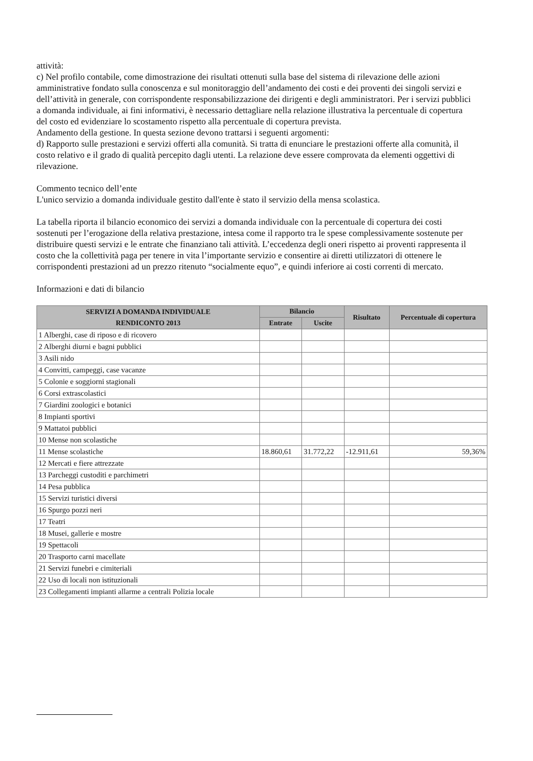attività:
c) Nel profilo contabile, come dimostrazione dei risultati ottenuti sulla base del sistema di rilevazione delle azioni amministrative fondato sulla conoscenza e sul monitoraggio dell’andamento dei costi e dei proventi dei singoli servizi e dell’attività in generale, con corrispondente responsabilizzazione dei dirigenti e degli amministratori. Per i servizi pubblici a domanda individuale, ai fini informativi, è necessario dettagliare nella relazione illustrativa la percentuale di copertura del costo ed evidenziare lo scostamento rispetto alla percentuale di copertura prevista.
Andamento della gestione. In questa sezione devono trattarsi i seguenti argomenti:
d) Rapporto sulle prestazioni e servizi offerti alla comunità. Si tratta di enunciare le prestazioni offerte alla comunità, il costo relativo e il grado di qualità percepito dagli utenti. La relazione deve essere comprovata da elementi oggettivi di rilevazione.
Commento tecnico dell’ente
L'unico servizio a domanda individuale gestito dall'ente è stato il servizio della mensa scolastica.
La tabella riporta il bilancio economico dei servizi a domanda individuale con la percentuale di copertura dei costi sostenuti per l’erogazione della relativa prestazione, intesa come il rapporto tra le spese complessivamente sostenute per distribuire questi servizi e le entrate che finanziano tali attività. L’eccedenza degli oneri rispetto ai proventi rappresenta il costo che la collettività paga per tenere in vita l’importante servizio e consentire ai diretti utilizzatori di ottenere le corrispondenti prestazioni ad un prezzo ritenuto “socialmente equo”, e quindi inferiore ai costi correnti di mercato.
Informazioni e dati di bilancio
| SERVIZI A DOMANDA INDIVIDUALE RENDICONTO 2013 | Bilancio | | Risultato | Percentuale di copertura |
| --- | --- | --- | --- | --- |
| | Entrate | Uscite | | |
| 1 Alberghi, case di riposo e di ricovero | | | | |
| 2 Alberghi diurni e bagni pubblici | | | | |
| 3 Asili nido | | | | |
| 4 Convitti, campeggi, case vacanze | | | | |
| 5 Colonie e soggiorni stagionali | | | | |
| 6 Corsi extrascolastici | | | | |
| 7 Giardini zoologici e botanici | | | | |
| 8 Impianti sportivi | | | | |
| 9 Mattatoi pubblici | | | | |
| 10 Mense non scolastiche | | | | |
| 11 Mense scolastiche | 18.860,61 | 31.772,22 | -12.911,61 | 59,36% |
| 12 Mercati e fiere attrezzate | | | | |
| 13 Parcheggi custoditi e parchimetri | | | | |
| 14 Pesa pubblica | | | | |
| 15 Servizi turistici diversi | | | | |
| 16 Spurgo pozzi neri | | | | |
| 17 Teatri | | | | |
| 18 Musei, gallerie e mostre | | | | |
| 19 Spettacoli | | | | |
| 20 Trasporto carni macellate | | | | |
| 21 Servizi funebri e cimiteriali | | | | |
| 22 Uso di locali non istituzionali | | | | |
| 23 Collegamenti impianti allarme a centrali Polizia locale | | | | |